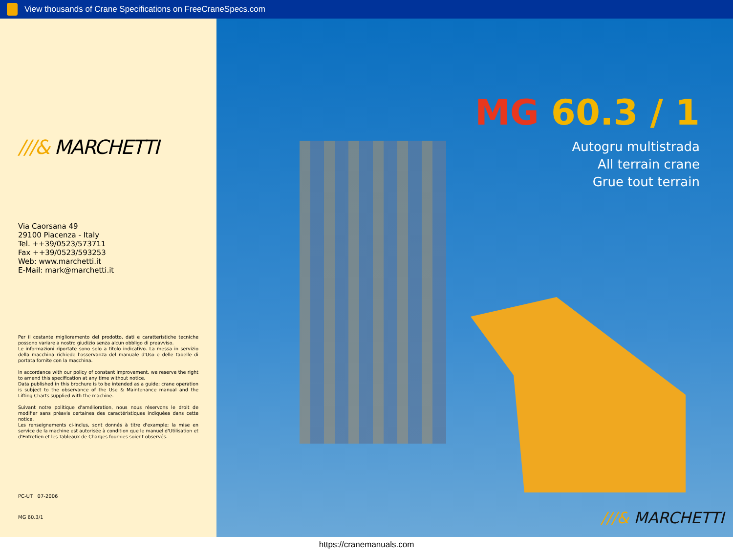View thousands of Crane Specifications on FreeCraneSpecs.com
///& MARCHETTI
Via Caorsana 49
29100 Piacenza - Italy
Tel. ++39/0523/573711
Fax ++39/0523/593253
Web: www.marchetti.it
E-Mail: mark@marchetti.it
Per il costante miglioramento del prodotto, dati e caratteristiche tecniche possono variare a nostro giudizio senza alcun obbligo di preavviso.
Le informazioni riportate sono solo a titolo indicativo. La messa in servizio della macchina richiede l'osservanza del manuale d'Uso e delle tabelle di portata fornite con la macchina.
In accordance with our policy of constant improvement, we reserve the right to amend this specification at any time without notice.
Data published in this brochure is to be intended as a guide; crane operation is subject to the observance of the Use & Maintenance manual and the Lifting Charts supplied with the machine.
Suivant notre politique d'amélioration, nous nous réservons le droit de modifier sans préavis certaines des caractéristiques indiquées dans cette notice.
Les renseignements ci-inclus, sont donnés à titre d'example; la mise en service de la machine est autorisée à condition que le manuel d'Utilisation et d'Entretien et les Tableaux de Charges fournies soient observés.
PC-UT 07-2006
MG 60.3/1
MG 60.3 / 1
Autogru multistrada
All terrain crane
Grue tout terrain
///& MARCHETTI
https://cranemanuals.com